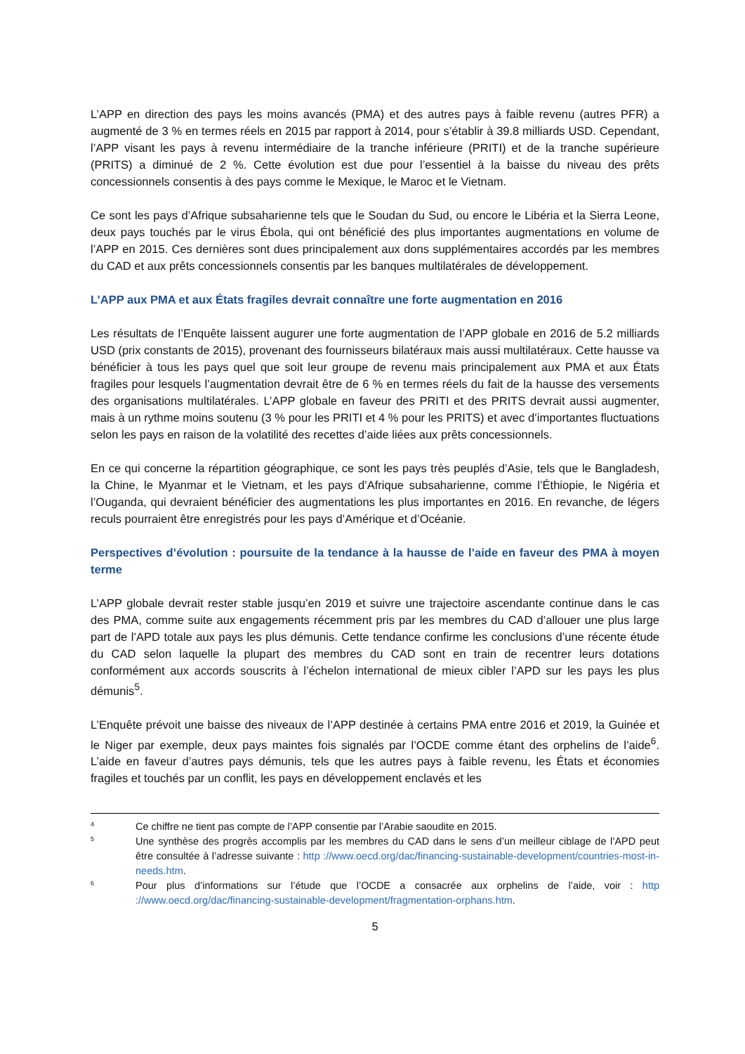L’APP en direction des pays les moins avancés (PMA) et des autres pays à faible revenu (autres PFR) a augmenté de 3 % en termes réels en 2015 par rapport à 2014, pour s’établir à 39.8 milliards USD. Cependant, l’APP visant les pays à revenu intermédiaire de la tranche inférieure (PRITI) et de la tranche supérieure (PRITS) a diminué de 2 %. Cette évolution est due pour l’essentiel à la baisse du niveau des prêts concessionnels consentis à des pays comme le Mexique, le Maroc et le Vietnam.
Ce sont les pays d’Afrique subsaharienne tels que le Soudan du Sud, ou encore le Libéria et la Sierra Leone, deux pays touchés par le virus Ébola, qui ont bénéficié des plus importantes augmentations en volume de l’APP en 2015. Ces dernières sont dues principalement aux dons supplémentaires accordés par les membres du CAD et aux prêts concessionnels consentis par les banques multilatérales de développement.
L’APP aux PMA et aux États fragiles devrait connaître une forte augmentation en 2016
Les résultats de l’Enquête laissent augurer une forte augmentation de l’APP globale en 2016 de 5.2 milliards USD (prix constants de 2015), provenant des fournisseurs bilatéraux mais aussi multilatéraux. Cette hausse va bénéficier à tous les pays quel que soit leur groupe de revenu mais principalement aux PMA et aux États fragiles pour lesquels l’augmentation devrait être de 6 % en termes réels du fait de la hausse des versements des organisations multilatérales. L’APP globale en faveur des PRITI et des PRITS devrait aussi augmenter, mais à un rythme moins soutenu (3 % pour les PRITI et 4 % pour les PRITS) et avec d’importantes fluctuations selon les pays en raison de la volatilité des recettes d’aide liées aux prêts concessionnels.
En ce qui concerne la répartition géographique, ce sont les pays très peuplés d’Asie, tels que le Bangladesh, la Chine, le Myanmar et le Vietnam, et les pays d’Afrique subsaharienne, comme l’Éthiopie, le Nigéria et l’Ouganda, qui devraient bénéficier des augmentations les plus importantes en 2016. En revanche, de légers reculs pourraient être enregistrés pour les pays d’Amérique et d’Océanie.
Perspectives d’évolution : poursuite de la tendance à la hausse de l’aide en faveur des PMA à moyen terme
L’APP globale devrait rester stable jusqu’en 2019 et suivre une trajectoire ascendante continue dans le cas des PMA, comme suite aux engagements récemment pris par les membres du CAD d’allouer une plus large part de l’APD totale aux pays les plus démunis. Cette tendance confirme les conclusions d’une récente étude du CAD selon laquelle la plupart des membres du CAD sont en train de recentrer leurs dotations conformément aux accords souscrits à l’échelon international de mieux cibler l’APD sur les pays les plus démunis<sup>5</sup>.
L’Enquête prévoit une baisse des niveaux de l’APP destinée à certains PMA entre 2016 et 2019, la Guinée et le Niger par exemple, deux pays maintes fois signalés par l’OCDE comme étant des orphelins de l’aide<sup>6</sup>. L’aide en faveur d’autres pays démunis, tels que les autres pays à faible revenu, les États et économies fragiles et touchés par un conflit, les pays en développement enclavés et les
4 Ce chiffre ne tient pas compte de l’APP consentie par l’Arabie saoudite en 2015.
5 Une synthèse des progrès accomplis par les membres du CAD dans le sens d’un meilleur ciblage de l’APD peut être consultée à l’adresse suivante : http ://www.oecd.org/dac/financing-sustainable-development/countries-most-in-needs.htm.
6 Pour plus d’informations sur l’étude que l’OCDE a consacrée aux orphelins de l’aide, voir : http ://www.oecd.org/dac/financing-sustainable-development/fragmentation-orphans.htm.
5